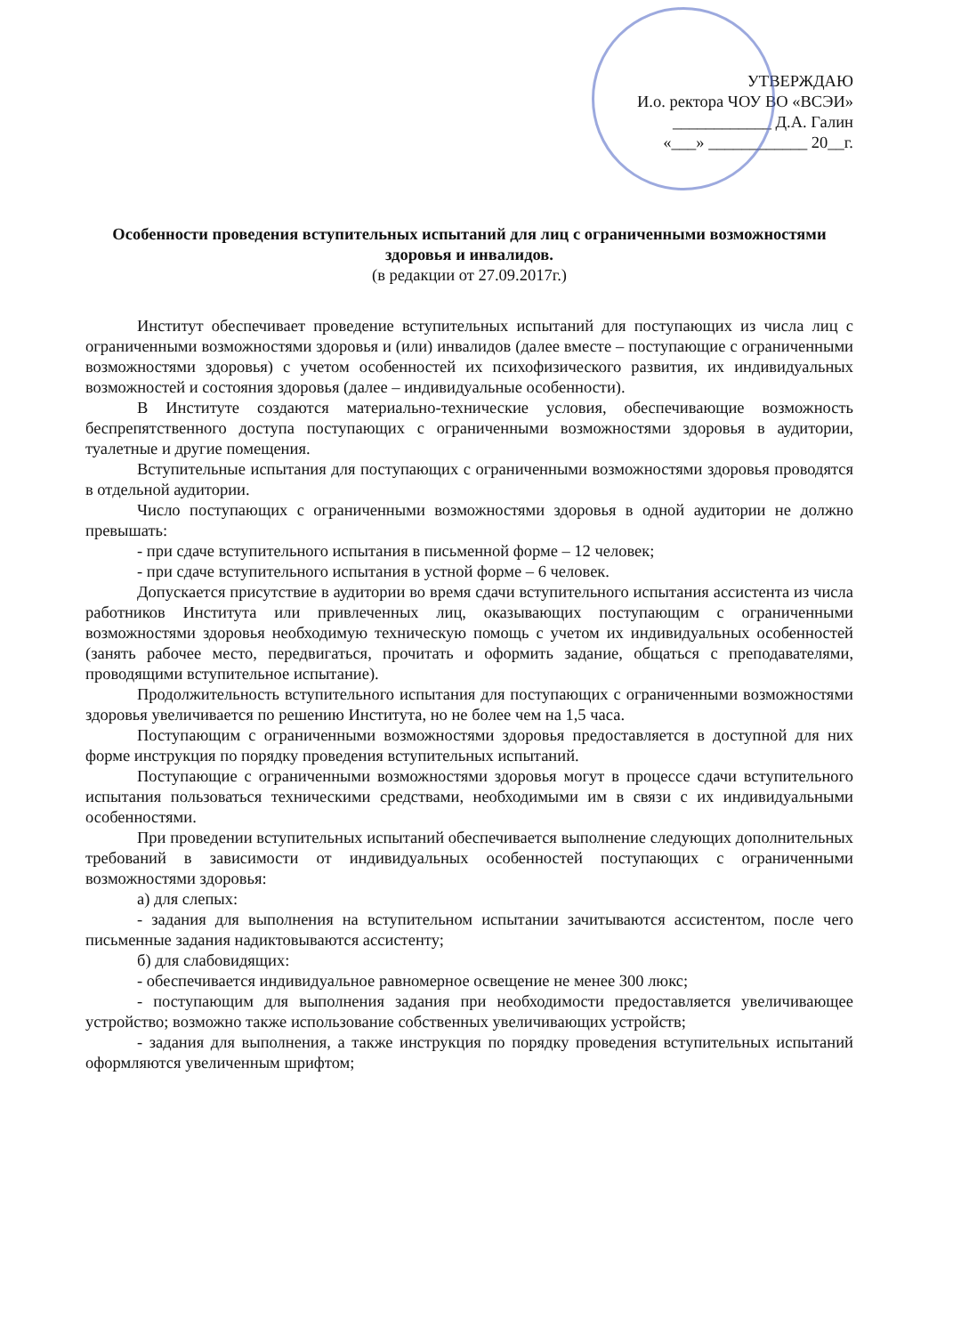УТВЕРЖДАЮ
И.о. ректора ЧОУ ВО «ВСЭИ»
____________ Д.А. Галин
«___» ____________ 20__г.
Особенности проведения вступительных испытаний для лиц с ограниченными возможностями здоровья и инвалидов.
(в редакции от 27.09.2017г.)
Институт обеспечивает проведение вступительных испытаний для поступающих из числа лиц с ограниченными возможностями здоровья и (или) инвалидов (далее вместе – поступающие с ограниченными возможностями здоровья) с учетом особенностей их психофизического развития, их индивидуальных возможностей и состояния здоровья (далее – индивидуальные особенности).
В Институте создаются материально-технические условия, обеспечивающие возможность беспрепятственного доступа поступающих с ограниченными возможностями здоровья в аудитории, туалетные и другие помещения.
Вступительные испытания для поступающих с ограниченными возможностями здоровья проводятся в отдельной аудитории.
Число поступающих с ограниченными возможностями здоровья в одной аудитории не должно превышать:
- при сдаче вступительного испытания в письменной форме – 12 человек;
- при сдаче вступительного испытания в устной форме – 6 человек.
Допускается присутствие в аудитории во время сдачи вступительного испытания ассистента из числа работников Института или привлеченных лиц, оказывающих поступающим с ограниченными возможностями здоровья необходимую техническую помощь с учетом их индивидуальных особенностей (занять рабочее место, передвигаться, прочитать и оформить задание, общаться с преподавателями, проводящими вступительное испытание).
Продолжительность вступительного испытания для поступающих с ограниченными возможностями здоровья увеличивается по решению Института, но не более чем на 1,5 часа.
Поступающим с ограниченными возможностями здоровья предоставляется в доступной для них форме инструкция по порядку проведения вступительных испытаний.
Поступающие с ограниченными возможностями здоровья могут в процессе сдачи вступительного испытания пользоваться техническими средствами, необходимыми им в связи с их индивидуальными особенностями.
При проведении вступительных испытаний обеспечивается выполнение следующих дополнительных требований в зависимости от индивидуальных особенностей поступающих с ограниченными возможностями здоровья:
а) для слепых:
- задания для выполнения на вступительном испытании зачитываются ассистентом, после чего письменные задания надиктовываются ассистенту;
б) для слабовидящих:
- обеспечивается индивидуальное равномерное освещение не менее 300 люкс;
- поступающим для выполнения задания при необходимости предоставляется увеличивающее устройство; возможно также использование собственных увеличивающих устройств;
- задания для выполнения, а также инструкция по порядку проведения вступительных испытаний оформляются увеличенным шрифтом;